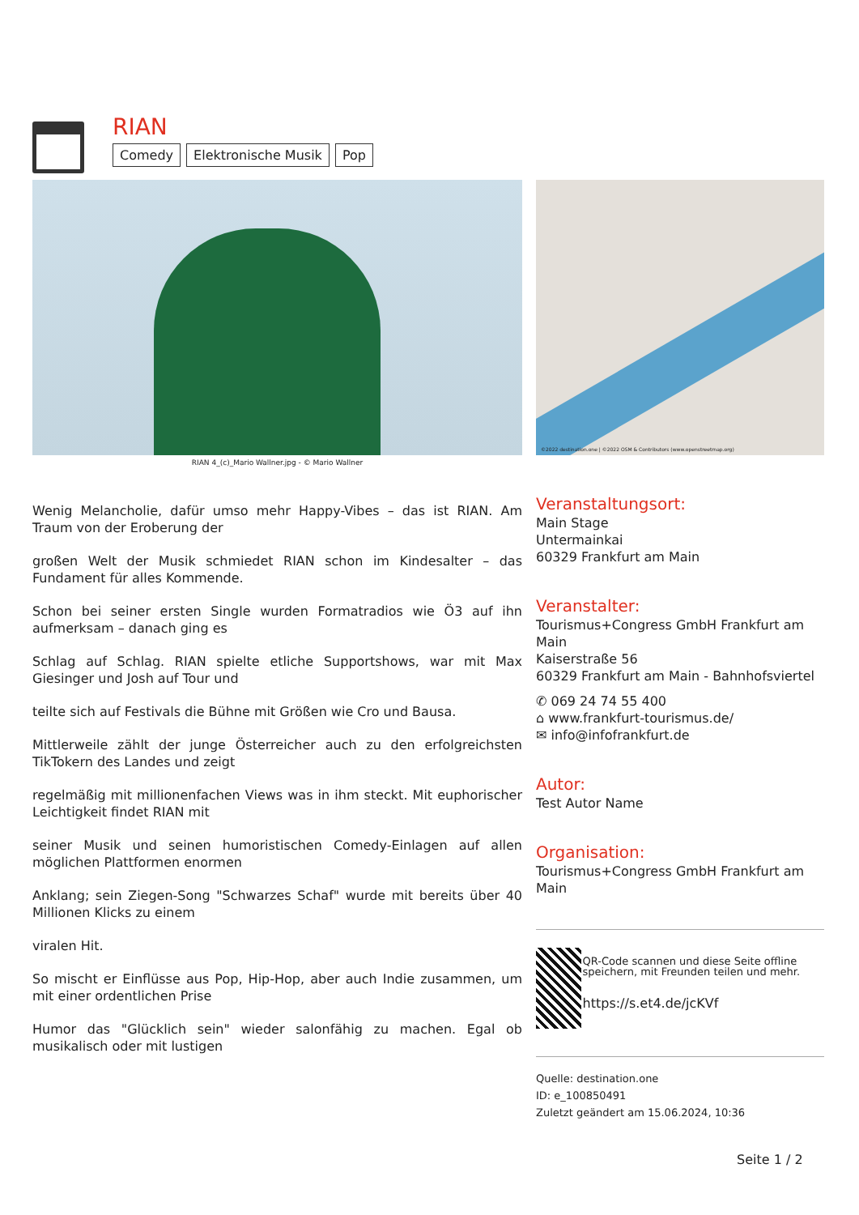RIAN
Comedy Elektronische Musik Pop
RIAN 4_(c)_Mario Wallner.jpg - © Mario Wallner
©2022 destination.one | ©2022 OSM & Contributors (www.openstreetmap.org)
Wenig Melancholie, dafür umso mehr Happy-Vibes – das ist RIAN. Am Traum von der Eroberung der
großen Welt der Musik schmiedet RIAN schon im Kindesalter – das Fundament für alles Kommende.
Schon bei seiner ersten Single wurden Formatradios wie Ö3 auf ihn aufmerksam – danach ging es
Schlag auf Schlag. RIAN spielte etliche Supportshows, war mit Max Giesinger und Josh auf Tour und
teilte sich auf Festivals die Bühne mit Größen wie Cro und Bausa.
Mittlerweile zählt der junge Österreicher auch zu den erfolgreichsten TikTokern des Landes und zeigt
regelmäßig mit millionenfachen Views was in ihm steckt. Mit euphorischer Leichtigkeit findet RIAN mit
seiner Musik und seinen humoristischen Comedy-Einlagen auf allen möglichen Plattformen enormen
Anklang; sein Ziegen-Song "Schwarzes Schaf" wurde mit bereits über 40 Millionen Klicks zu einem
viralen Hit.
So mischt er Einflüsse aus Pop, Hip-Hop, aber auch Indie zusammen, um mit einer ordentlichen Prise
Humor das "Glücklich sein" wieder salonfähig zu machen. Egal ob musikalisch oder mit lustigen
Veranstaltungsort:
Main Stage
Untermainkai
60329 Frankfurt am Main
Veranstalter:
Tourismus+Congress GmbH Frankfurt am Main
Kaiserstraße 56
60329 Frankfurt am Main - Bahnhofsviertel
✆ 069 24 74 55 400
⌂ www.frankfurt-tourismus.de/
✉ info@infofrankfurt.de
Autor:
Test Autor Name
Organisation:
Tourismus+Congress GmbH Frankfurt am Main
QR-Code scannen und diese Seite offline speichern, mit Freunden teilen und mehr.
https://s.et4.de/jcKVf
Quelle: destination.one
ID: e_100850491
Zuletzt geändert am 15.06.2024, 10:36
Seite 1 / 2